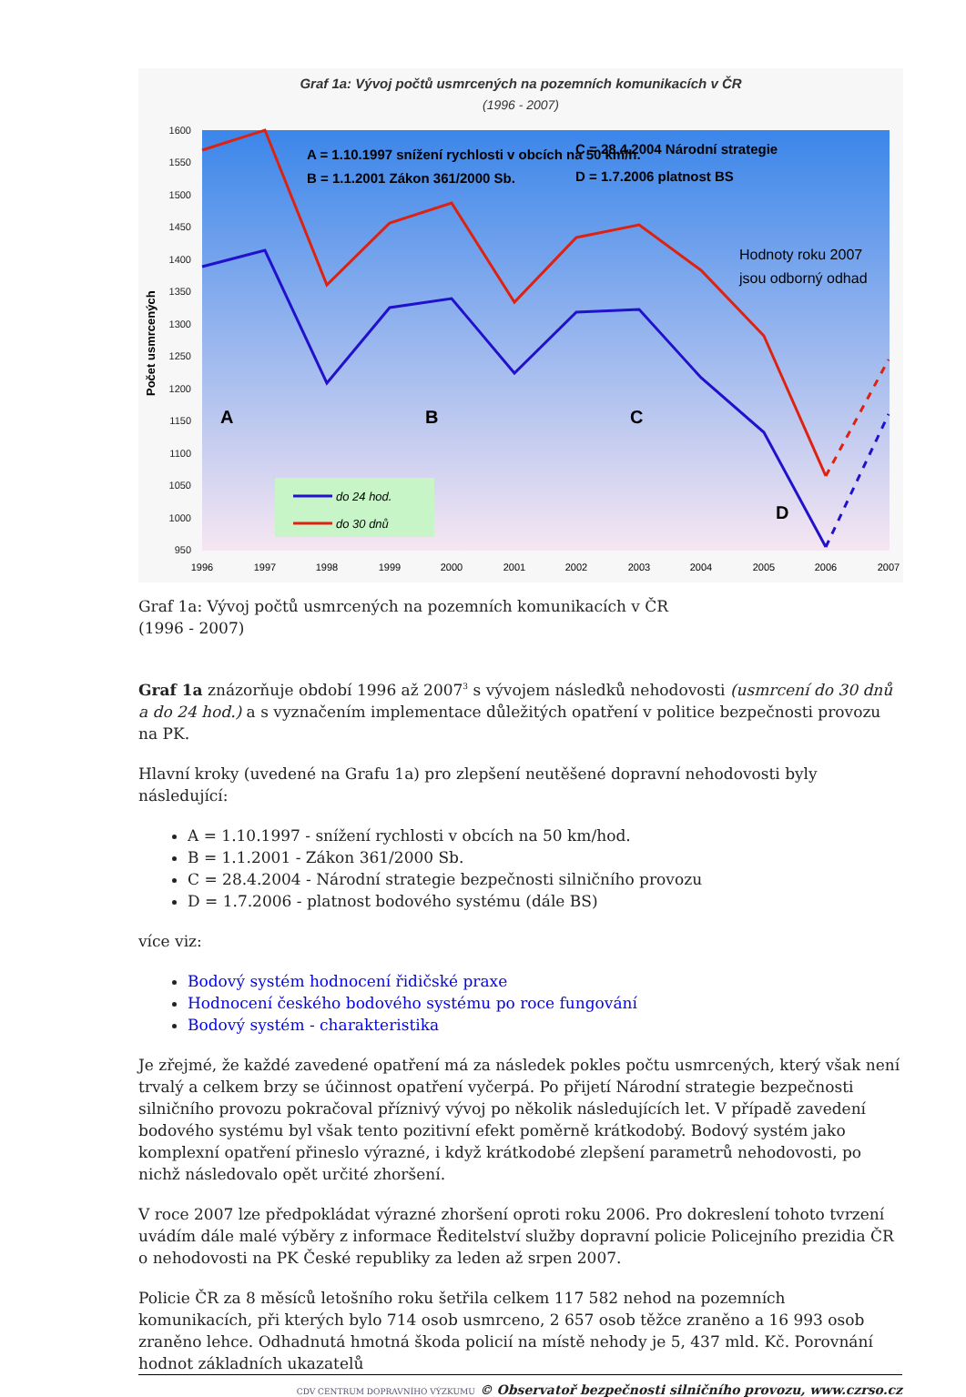Graf 1a: Vývoj počtů usmrcených na pozemních komunikacích v ČR
(1996 - 2007)
1600
1550
1500
1450
1400
1350
1300
1250
1200
1150
1100
1050
1000
950
Počet usmrcených
1996
1997
1998
1999
2000
2001
2002
2003
2004
2005
2006
2007
A = 1.10.1997 snížení rychlosti v obcích na 50 km/h.
B = 1.1.2001 Zákon 361/2000 Sb.
C = 28.4.2004 Národní strategie
D = 1.7.2006 platnost BS
Hodnoty roku 2007
jsou odborný odhad
A
B
C
D
do 24 hod.
do 30 dnů
Graf 1a: Vývoj počtů usmrcených na pozemních komunikacích v ČR
(1996 - 2007)
Graf 1a znázorňuje období 1996 až 2007<sup>3</sup> s vývojem následků nehodovosti (usmrcení do 30 dnů a do 24 hod.) a s vyznačením implementace důležitých opatření v politice bezpečnosti provozu na PK.
Hlavní kroky (uvedené na Grafu 1a) pro zlepšení neutěšené dopravní nehodovosti byly následující:
A = 1.10.1997 - snížení rychlosti v obcích na 50 km/hod.
B = 1.1.2001 - Zákon 361/2000 Sb.
C = 28.4.2004 - Národní strategie bezpečnosti silničního provozu
D = 1.7.2006 - platnost bodového systému (dále BS)
více viz:
Bodový systém hodnocení řidičské praxe
Hodnocení českého bodového systému po roce fungování
Bodový systém - charakteristika
Je zřejmé, že každé zavedené opatření má za následek pokles počtu usmrcených, který však není trvalý a celkem brzy se účinnost opatření vyčerpá. Po přijetí Národní strategie bezpečnosti silničního provozu pokračoval příznivý vývoj po několik následujících let. V případě zavedení bodového systému byl však tento pozitivní efekt poměrně krátkodobý. Bodový systém jako komplexní opatření přineslo výrazné, i když krátkodobé zlepšení parametrů nehodovosti, po nichž následovalo opět určité zhoršení.
V roce 2007 lze předpokládat výrazné zhoršení oproti roku 2006. Pro dokreslení tohoto tvrzení uvádím dále malé výběry z informace Ředitelství služby dopravní policie Policejního prezidia ČR o nehodovosti na PK České republiky za leden až srpen 2007.
Policie ČR za 8 měsíců letošního roku šetřila celkem 117 582 nehod na pozemních komunikacích, při kterých bylo 714 osob usmrceno, 2 657 osob těžce zraněno a 16 993 osob zraněno lehce. Odhadnutá hmotná škoda policií na místě nehody je 5, 437 mld. Kč. Porovnání hodnot základních ukazatelů
CDV CENTRUM DOPRAVNÍHO VÝZKUMU © Observatoř bezpečnosti silničního provozu, www.czrso.cz